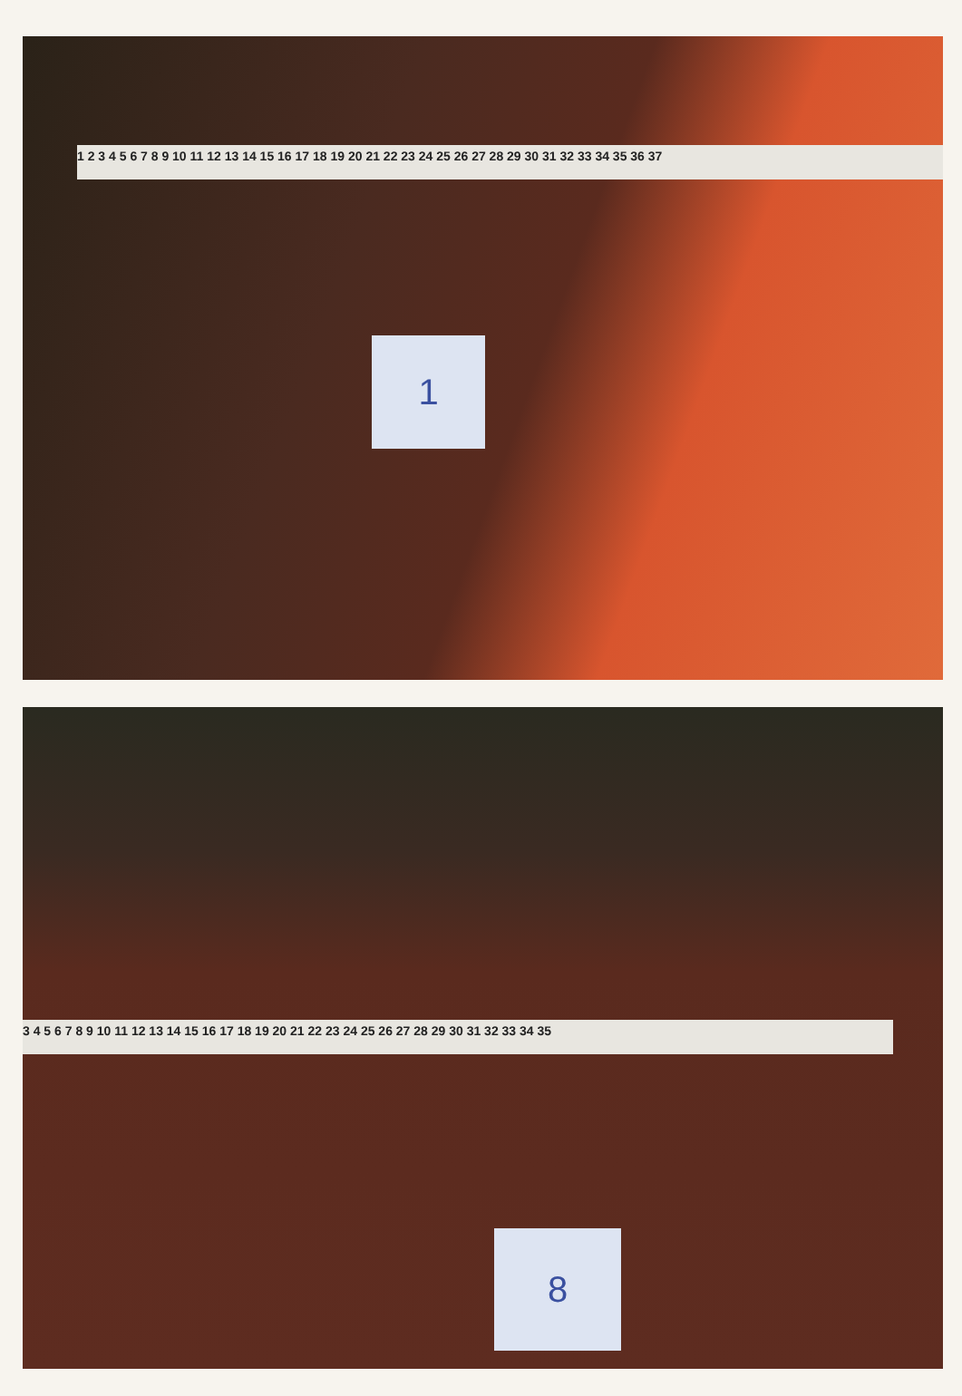1 2 3 4 5 6 7 8 9 10 11 12 13 14 15 16 17 18 19 20 21 22 23 24 25 26 27 28 29 30 31 32 33 34 35 36 37
1
3 4 5 6 7 8 9 10 11 12 13 14 15 16 17 18 19 20 21 22 23 24 25 26 27 28 29 30 31 32 33 34 35
8